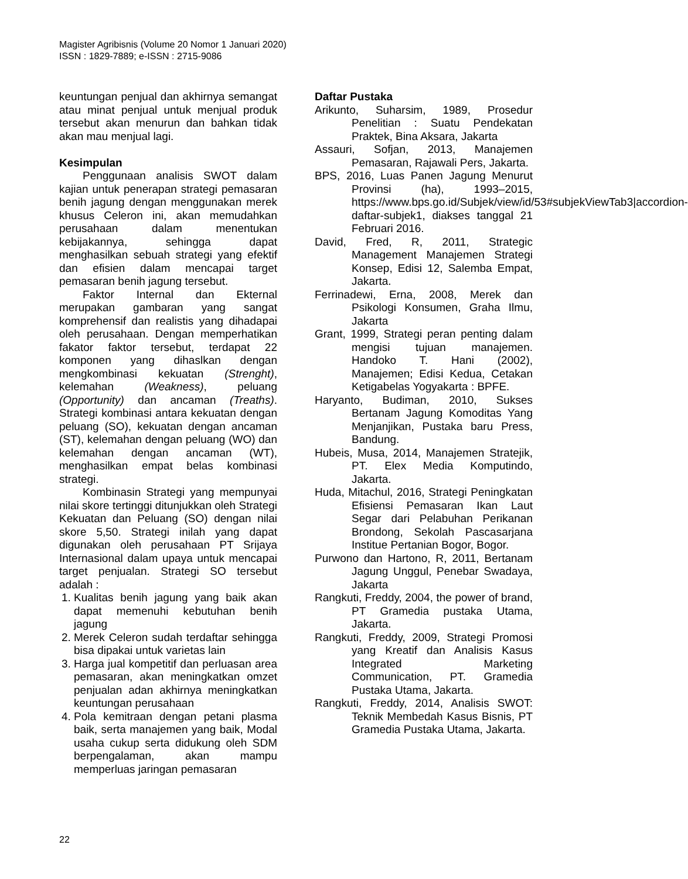Magister Agribisnis (Volume 20 Nomor 1 Januari 2020)
ISSN : 1829-7889; e-ISSN : 2715-9086
keuntungan penjual dan akhirnya semangat atau minat penjual untuk menjual produk tersebut akan menurun dan bahkan tidak akan mau menjual lagi.
Kesimpulan
Penggunaan analisis SWOT dalam kajian untuk penerapan strategi pemasaran benih jagung dengan menggunakan merek khusus Celeron ini, akan memudahkan perusahaan dalam menentukan kebijakannya, sehingga dapat menghasilkan sebuah strategi yang efektif dan efisien dalam mencapai target pemasaran benih jagung tersebut.
Faktor Internal dan Ekternal merupakan gambaran yang sangat komprehensif dan realistis yang dihadapai oleh perusahaan. Dengan memperhatikan fakator faktor tersebut, terdapat 22 komponen yang dihaslkan dengan mengkombinasi kekuatan (Strenght), kelemahan (Weakness), peluang (Opportunity) dan ancaman (Treaths). Strategi kombinasi antara kekuatan dengan peluang (SO), kekuatan dengan ancaman (ST), kelemahan dengan peluang (WO) dan kelemahan dengan ancaman (WT), menghasilkan empat belas kombinasi strategi.
Kombinasin Strategi yang mempunyai nilai skore tertinggi ditunjukkan oleh Strategi Kekuatan dan Peluang (SO) dengan nilai skore 5,50. Strategi inilah yang dapat digunakan oleh perusahaan PT Srijaya Internasional dalam upaya untuk mencapai target penjualan. Strategi SO tersebut adalah :
1. Kualitas benih jagung yang baik akan dapat memenuhi kebutuhan benih jagung
2. Merek Celeron sudah terdaftar sehingga bisa dipakai untuk varietas lain
3. Harga jual kompetitif dan perluasan area pemasaran, akan meningkatkan omzet penjualan adan akhirnya meningkatkan keuntungan perusahaan
4. Pola kemitraan dengan petani plasma baik, serta manajemen yang baik, Modal usaha cukup serta didukung oleh SDM berpengalaman, akan mampu memperluas jaringan pemasaran
Daftar Pustaka
Arikunto, Suharsim, 1989, Prosedur Penelitian : Suatu Pendekatan Praktek, Bina Aksara, Jakarta
Assauri, Sofjan, 2013, Manajemen Pemasaran, Rajawali Pers, Jakarta.
BPS, 2016, Luas Panen Jagung Menurut Provinsi (ha), 1993–2015, https://www.bps.go.id/Subjek/view/id/53#subjekViewTab3|accordion-daftar-subjek1, diakses tanggal 21 Februari 2016.
David, Fred, R, 2011, Strategic Management Manajemen Strategi Konsep, Edisi 12, Salemba Empat, Jakarta.
Ferrinadewi, Erna, 2008, Merek dan Psikologi Konsumen, Graha Ilmu, Jakarta
Grant, 1999, Strategi peran penting dalam mengisi tujuan manajemen. Handoko T. Hani (2002), Manajemen; Edisi Kedua, Cetakan Ketigabelas Yogyakarta : BPFE.
Haryanto, Budiman, 2010, Sukses Bertanam Jagung Komoditas Yang Menjanjikan, Pustaka baru Press, Bandung.
Hubeis, Musa, 2014, Manajemen Stratejik, PT. Elex Media Komputindo, Jakarta.
Huda, Mitachul, 2016, Strategi Peningkatan Efisiensi Pemasaran Ikan Laut Segar dari Pelabuhan Perikanan Brondong, Sekolah Pascasarjana Institue Pertanian Bogor, Bogor.
Purwono dan Hartono, R, 2011, Bertanam Jagung Unggul, Penebar Swadaya, Jakarta
Rangkuti, Freddy, 2004, the power of brand, PT Gramedia pustaka Utama, Jakarta.
Rangkuti, Freddy, 2009, Strategi Promosi yang Kreatif dan Analisis Kasus Integrated Marketing Communication, PT. Gramedia Pustaka Utama, Jakarta.
Rangkuti, Freddy, 2014, Analisis SWOT: Teknik Membedah Kasus Bisnis, PT Gramedia Pustaka Utama, Jakarta.
22